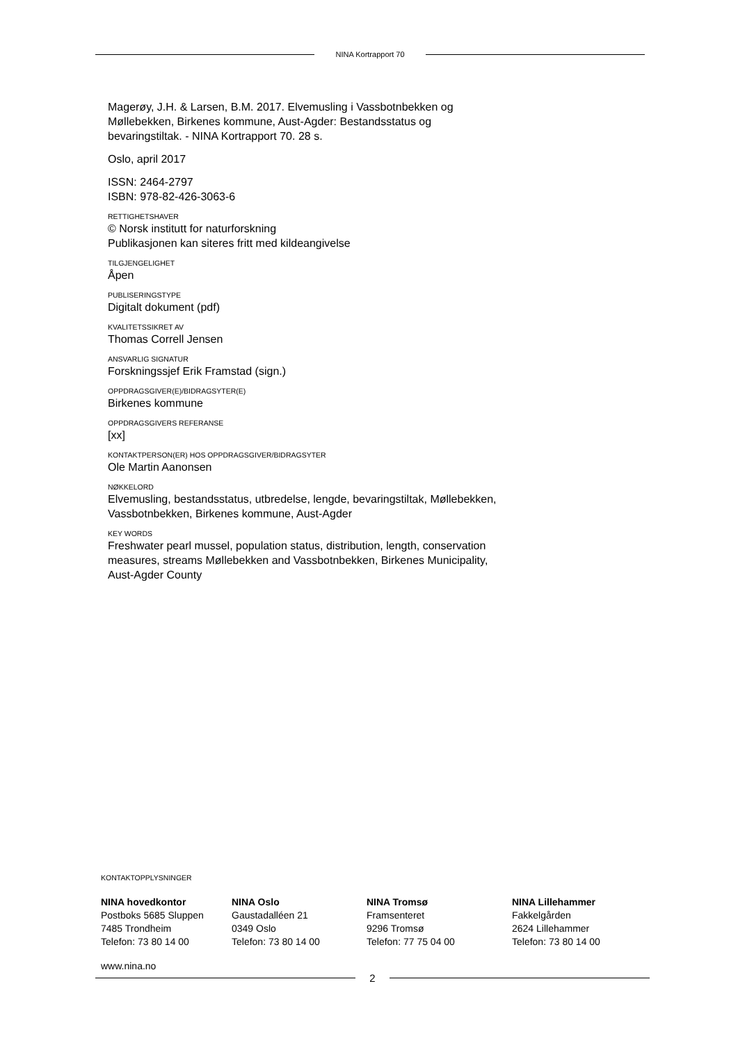NINA Kortrapport 70
Magerøy, J.H. & Larsen, B.M. 2017. Elvemusling i Vassbotnbekken og Møllebekken, Birkenes kommune, Aust-Agder: Bestandsstatus og bevaringstiltak. - NINA Kortrapport 70. 28 s.
Oslo, april 2017
ISSN: 2464-2797
ISBN: 978-82-426-3063-6
RETTIGHETSHAVER
© Norsk institutt for naturforskning
Publikasjonen kan siteres fritt med kildeangivelse
TILGJENGELIGHET
Åpen
PUBLISERINGSTYPE
Digitalt dokument (pdf)
KVALITETSSIKRET AV
Thomas Correll Jensen
ANSVARLIG SIGNATUR
Forskningssjef Erik Framstad (sign.)
OPPDRAGSGIVER(E)/BIDRAGSYTER(E)
Birkenes kommune
OPPDRAGSGIVERS REFERANSE
[xx]
KONTAKTPERSON(ER) HOS OPPDRAGSGIVER/BIDRAGSYTER
Ole Martin Aanonsen
NØKKELORD
Elvemusling, bestandsstatus, utbredelse, lengde, bevaringstiltak, Møllebekken, Vassbotnbekken, Birkenes kommune, Aust-Agder
KEY WORDS
Freshwater pearl mussel, population status, distribution, length, conservation measures, streams Møllebekken and Vassbotnbekken, Birkenes Municipality, Aust-Agder County
KONTAKTOPPLYSNINGER
NINA hovedkontor
Postboks 5685 Sluppen
7485 Trondheim
Telefon: 73 80 14 00
NINA Oslo
Gaustadalléen 21
0349 Oslo
Telefon: 73 80 14 00
NINA Tromsø
Framsenteret
9296 Tromsø
Telefon: 77 75 04 00
NINA Lillehammer
Fakkelgården
2624 Lillehammer
Telefon: 73 80 14 00
www.nina.no
2